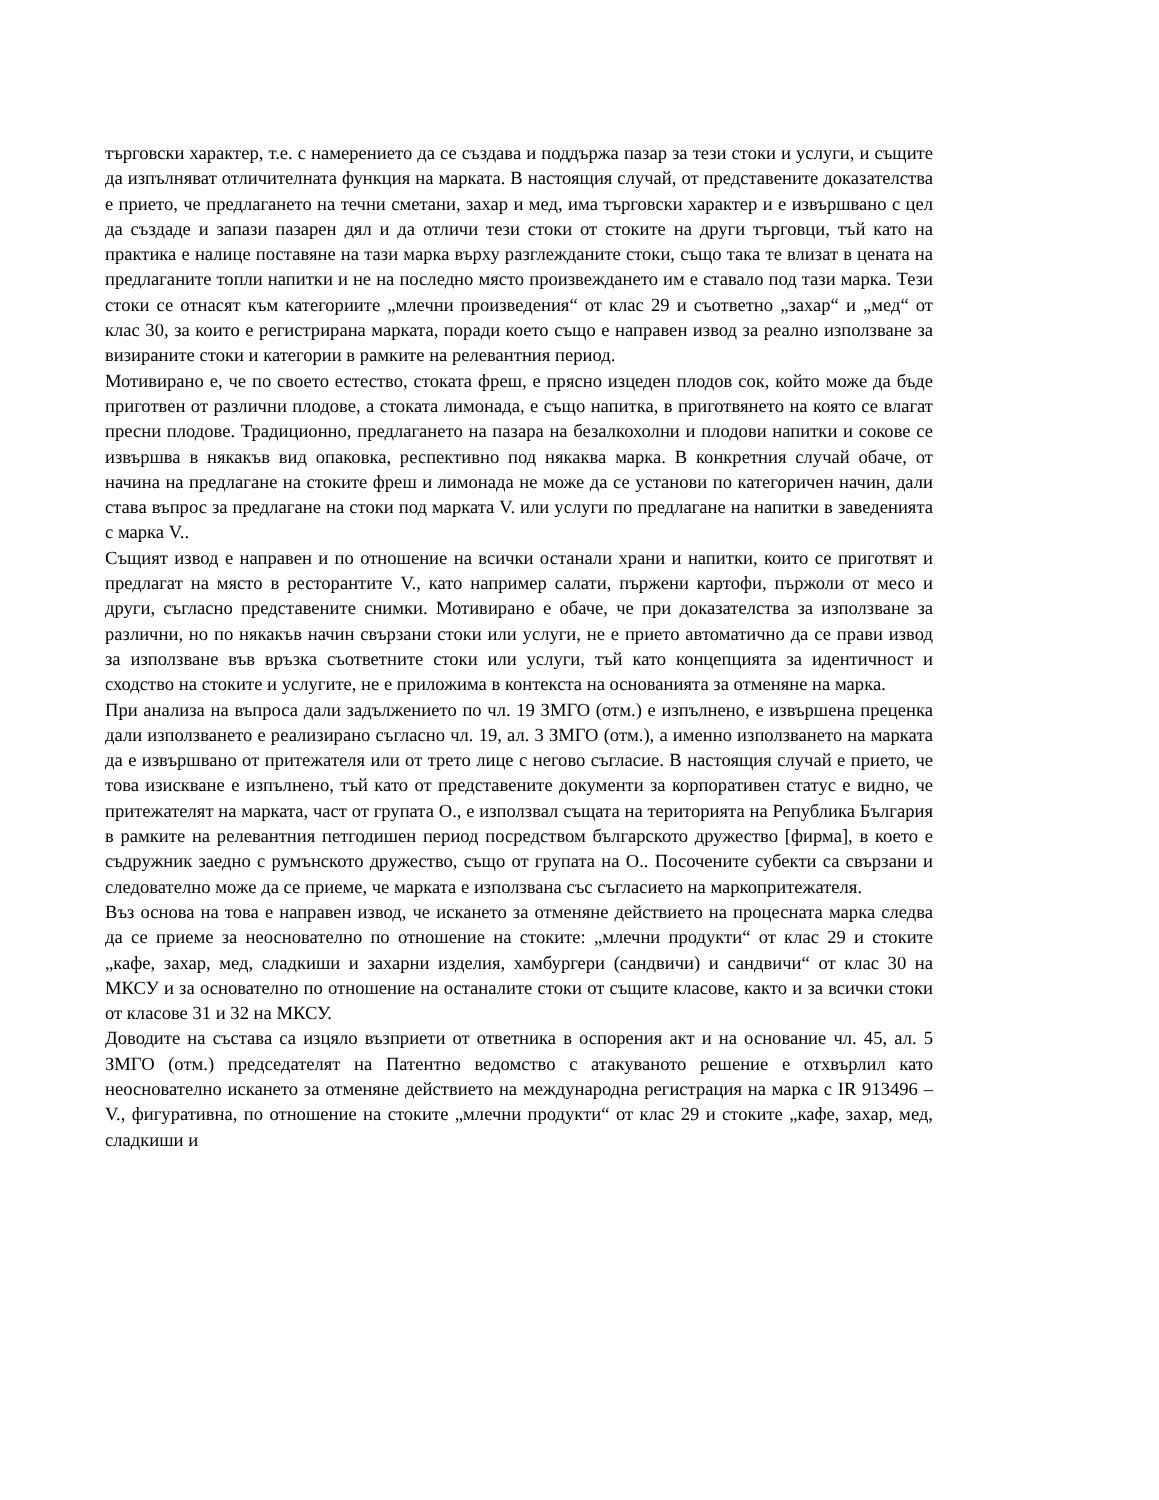търговски характер, т.е. с намерението да се създава и поддържа пазар за тези стоки и услуги, и същите да изпълняват отличителната функция на марката. В настоящия случай, от представените доказателства е прието, че предлагането на течни сметани, захар и мед, има търговски характер и е извършвано с цел да създаде и запази пазарен дял и да отличи тези стоки от стоките на други търговци, тъй като на практика е налице поставяне на тази марка върху разглежданите стоки, също така те влизат в цената на предлаганите топли напитки и не на последно място произвеждането им е ставало под тази марка. Тези стоки се отнасят към категориите „млечни произведения“ от клас 29 и съответно „захар“ и „мед“ от клас 30, за които е регистрирана марката, поради което също е направен извод за реално използване за визираните стоки и категории в рамките на релевантния период.
Мотивирано е, че по своето естество, стоката фреш, е прясно изцеден плодов сок, който може да бъде приготвен от различни плодове, а стоката лимонада, е също напитка, в приготвянето на която се влагат пресни плодове. Традиционно, предлагането на пазара на безалкохолни и плодови напитки и сокове се извършва в някакъв вид опаковка, респективно под някаква марка. В конкретния случай обаче, от начина на предлагане на стоките фреш и лимонада не може да се установи по категоричен начин, дали става въпрос за предлагане на стоки под марката V. или услуги по предлагане на напитки в заведенията с марка V..
Същият извод е направен и по отношение на всички останали храни и напитки, които се приготвят и предлагат на място в ресторантите V., като например салати, пържени картофи, пържоли от месо и други, съгласно представените снимки. Мотивирано е обаче, че при доказателства за използване за различни, но по някакъв начин свързани стоки или услуги, не е прието автоматично да се прави извод за използване във връзка съответните стоки или услуги, тъй като концепцията за идентичност и сходство на стоките и услугите, не е приложима в контекста на основанията за отменяне на марка.
При анализа на въпроса дали задължението по чл. 19 ЗМГО (отм.) е изпълнено, е извършена преценка дали използването е реализирано съгласно чл. 19, ал. 3 ЗМГО (отм.), а именно използването на марката да е извършвано от притежателя или от трето лице с негово съгласие. В настоящия случай е прието, че това изискване е изпълнено, тъй като от представените документи за корпоративен статус е видно, че притежателят на марката, част от групата О., е използвал същата на територията на Република България в рамките на релевантния петгодишен период посредством българското дружество [фирма], в което е съдружник заедно с румънското дружество, също от групата на О.. Посочените субекти са свързани и следователно може да се приеме, че марката е използвана със съгласието на маркопритежателя.
Въз основа на това е направен извод, че искането за отменяне действието на процесната марка следва да се приеме за неоснователно по отношение на стоките: „млечни продукти“ от клас 29 и стоките „кафе, захар, мед, сладкиши и захарни изделия, хамбургери (сандвичи) и сандвичи“ от клас 30 на МКСУ и за основателно по отношение на останалите стоки от същите класове, както и за всички стоки от класове 31 и 32 на МКСУ.
Доводите на състава са изцяло възприети от ответника в оспорения акт и на основание чл. 45, ал. 5 ЗМГО (отм.) председателят на Патентно ведомство с атакуваното решение е отхвърлил като неоснователно искането за отменяне действието на международна регистрация на марка с IR 913496 – V., фигуративна, по отношение на стоките „млечни продукти“ от клас 29 и стоките „кафе, захар, мед, сладкиши и